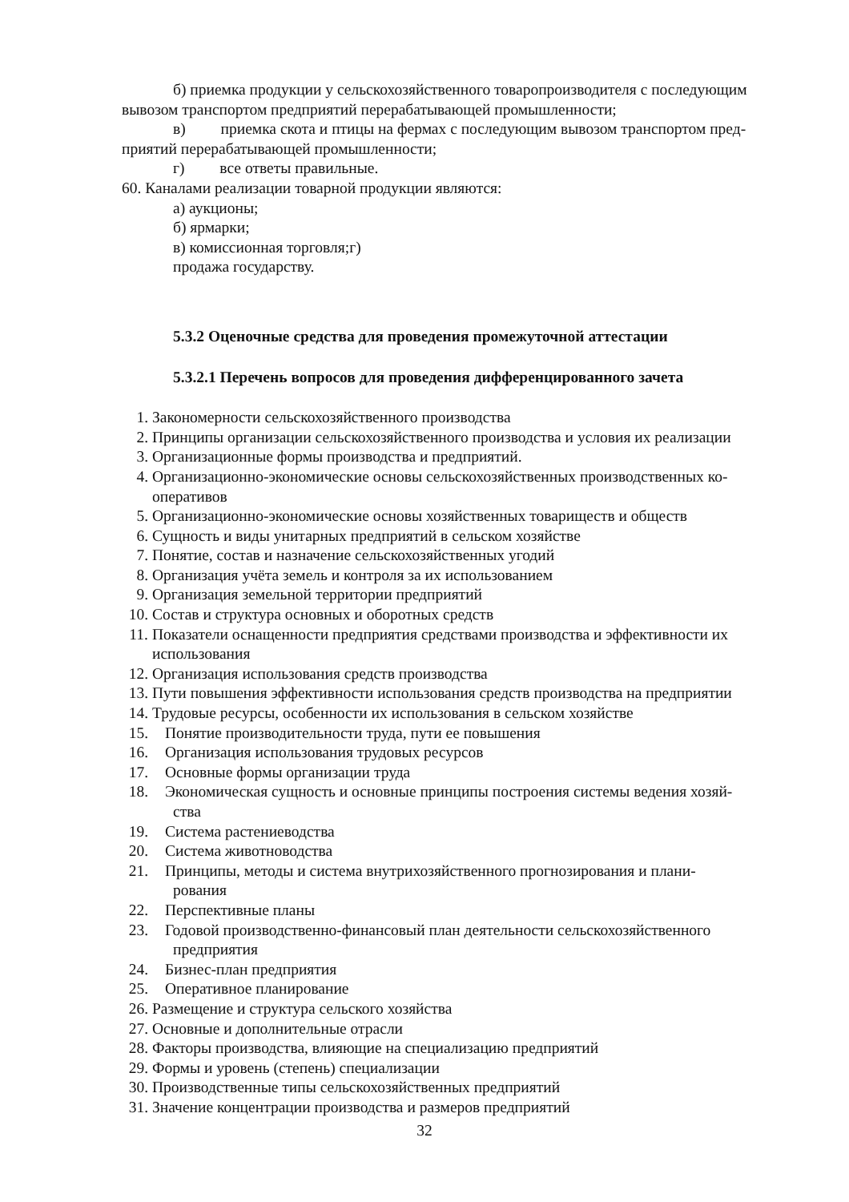б) приемка продукции у сельскохозяйственного товаропроизводителя с последующим
вывозом транспортом предприятий перерабатывающей промышленности;
в) приемка скота и птицы на фермах с последующим вывозом транспортом пред-
приятий перерабатывающей промышленности;
г) все ответы правильные.
60. Каналами реализации товарной продукции являются:
а) аукционы;
б) ярмарки;
в) комиссионная торговля;г)
продажа государству.
5.3.2 Оценочные средства для проведения промежуточной аттестации
5.3.2.1 Перечень вопросов для проведения дифференцированного зачета
1. Закономерности сельскохозяйственного производства
2. Принципы организации сельскохозяйственного производства и условия их реализации
3. Организационные формы производства и предприятий.
4. Организационно-экономические основы сельскохозяйственных производственных ко-
оперативов
5. Организационно-экономические основы хозяйственных товариществ и обществ
6. Сущность и виды унитарных предприятий в сельском хозяйстве
7. Понятие, состав и назначение сельскохозяйственных угодий
8. Организация учёта земель и контроля за их использованием
9. Организация земельной территории предприятий
10. Состав и структура основных и оборотных средств
11. Показатели оснащенности предприятия средствами производства и эффективности их
использования
12. Организация использования средств производства
13. Пути повышения эффективности использования средств производства на предприятии
14. Трудовые ресурсы, особенности их использования в сельском хозяйстве
15. Понятие производительности труда, пути ее повышения
16. Организация использования трудовых ресурсов
17. Основные формы организации труда
18. Экономическая сущность и основные принципы построения системы ведения хозяй-
ства
19. Система растениеводства
20. Система животноводства
21. Принципы, методы и система внутрихозяйственного прогнозирования и плани-
рования
22. Перспективные планы
23. Годовой производственно-финансовый план деятельности сельскохозяйственного
предприятия
24. Бизнес-план предприятия
25. Оперативное планирование
26. Размещение и структура сельского хозяйства
27. Основные и дополнительные отрасли
28. Факторы производства, влияющие на специализацию предприятий
29. Формы и уровень (степень) специализации
30. Производственные типы сельскохозяйственных предприятий
31. Значение концентрации производства и размеров предприятий
32